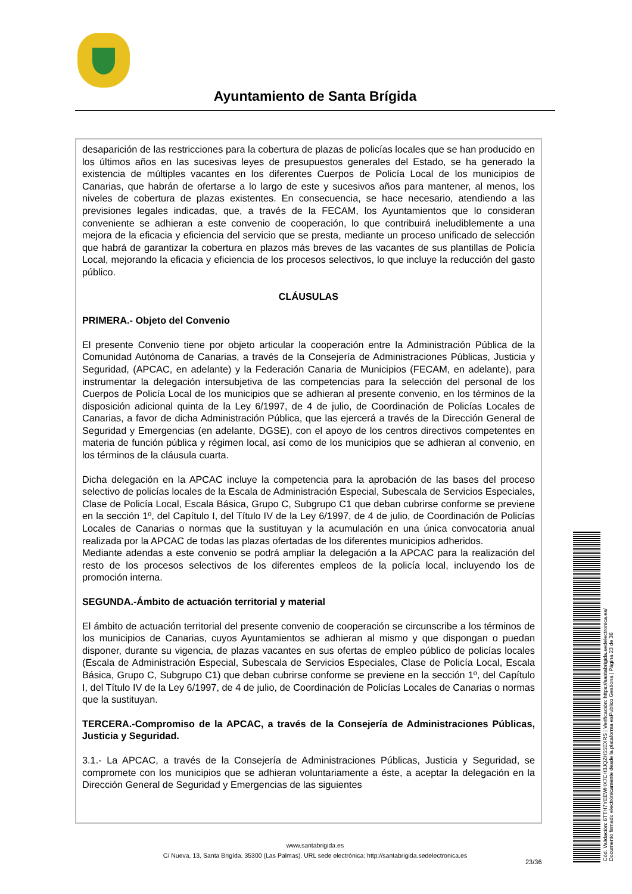Ayuntamiento de Santa Brígida
desaparición de las restricciones para la cobertura de plazas de policías locales que se han producido en los últimos años en las sucesivas leyes de presupuestos generales del Estado, se ha generado la existencia de múltiples vacantes en los diferentes Cuerpos de Policía Local de los municipios de Canarias, que habrán de ofertarse a lo largo de este y sucesivos años para mantener, al menos, los niveles de cobertura de plazas existentes. En consecuencia, se hace necesario, atendiendo a las previsiones legales indicadas, que, a través de la FECAM, los Ayuntamientos que lo consideran conveniente se adhieran a este convenio de cooperación, lo que contribuirá ineludiblemente a una mejora de la eficacia y eficiencia del servicio que se presta, mediante un proceso unificado de selección que habrá de garantizar la cobertura en plazos más breves de las vacantes de sus plantillas de Policía Local, mejorando la eficacia y eficiencia de los procesos selectivos, lo que incluye la reducción del gasto público.
CLÁUSULAS
PRIMERA.- Objeto del Convenio
El presente Convenio tiene por objeto articular la cooperación entre la Administración Pública de la Comunidad Autónoma de Canarias, a través de la Consejería de Administraciones Públicas, Justicia y Seguridad, (APCAC, en adelante) y la Federación Canaria de Municipios (FECAM, en adelante), para instrumentar la delegación intersubjetiva de las competencias para la selección del personal de los Cuerpos de Policía Local de los municipios que se adhieran al presente convenio, en los términos de la disposición adicional quinta de la Ley 6/1997, de 4 de julio, de Coordinación de Policías Locales de Canarias, a favor de dicha Administración Pública, que las ejercerá a través de la Dirección General de Seguridad y Emergencias (en adelante, DGSE), con el apoyo de los centros directivos competentes en materia de función pública y régimen local, así como de los municipios que se adhieran al convenio, en los términos de la cláusula cuarta.
Dicha delegación en la APCAC incluye la competencia para la aprobación de las bases del proceso selectivo de policías locales de la Escala de Administración Especial, Subescala de Servicios Especiales, Clase de Policía Local, Escala Básica, Grupo C, Subgrupo C1 que deban cubrirse conforme se previene en la sección 1º, del Capítulo I, del Título IV de la Ley 6/1997, de 4 de julio, de Coordinación de Policías Locales de Canarias o normas que la sustituyan y la acumulación en una única convocatoria anual realizada por la APCAC de todas las plazas ofertadas de los diferentes municipios adheridos.
Mediante adendas a este convenio se podrá ampliar la delegación a la APCAC para la realización del resto de los procesos selectivos de los diferentes empleos de la policía local, incluyendo los de promoción interna.
SEGUNDA.-Ámbito de actuación territorial y material
El ámbito de actuación territorial del presente convenio de cooperación se circunscribe a los términos de los municipios de Canarias, cuyos Ayuntamientos se adhieran al mismo y que dispongan o puedan disponer, durante su vigencia, de plazas vacantes en sus ofertas de empleo público de policías locales (Escala de Administración Especial, Subescala de Servicios Especiales, Clase de Policía Local, Escala Básica, Grupo C, Subgrupo C1) que deban cubrirse conforme se previene en la sección 1º, del Capítulo I, del Título IV de la Ley 6/1997, de 4 de julio, de Coordinación de Policías Locales de Canarias o normas que la sustituyan.
TERCERA.-Compromiso de la APCAC, a través de la Consejería de Administraciones Públicas, Justicia y Seguridad.
3.1.- La APCAC, a través de la Consejería de Administraciones Públicas, Justicia y Seguridad, se compromete con los municipios que se adhieran voluntariamente a éste, a aceptar la delegación en la Dirección General de Seguridad y Emergencias de las siguientes
www.santabrigida.es
C/ Nueva, 13, Santa Brigída. 35300 (Las Palmas). URL sede electrónica: http://santabrigida.sedelectronica.es
23/36
Cód. Validación: 6TTH7YEEWHX7CH3JQZH55EXRS | Verificación: https://santabrigida.sedelectronica.es/
Documento firmado electrónicamente desde la plataforma esPublico Gestiona | Página 23 de 36